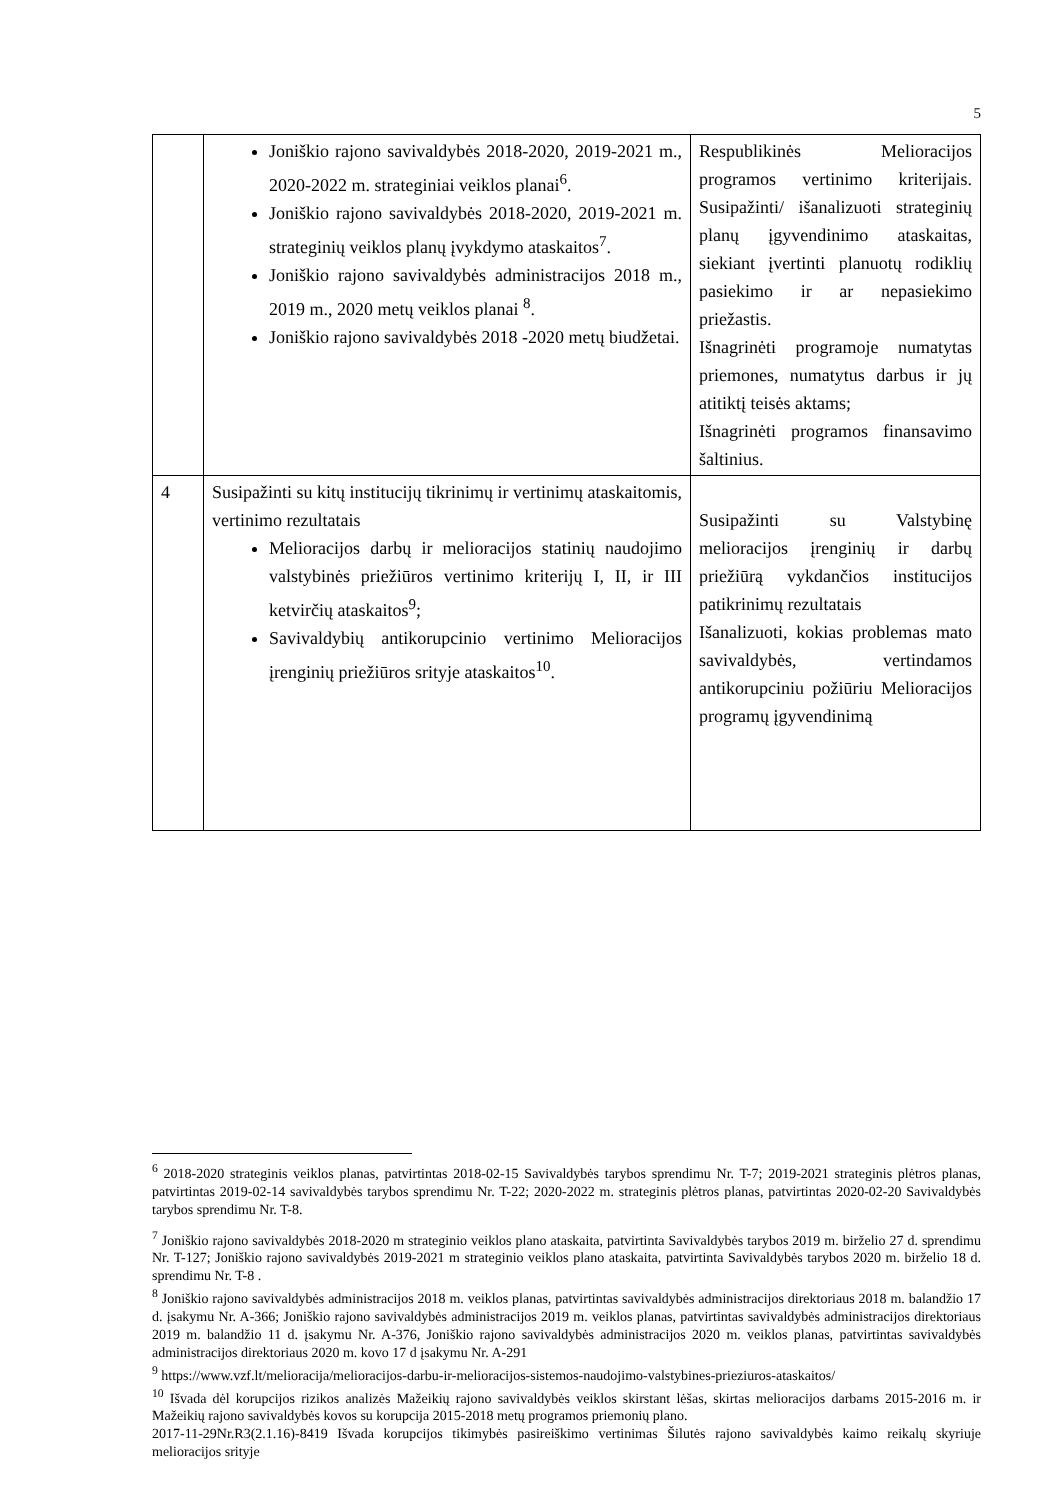5
| | Joniškio rajono savivaldybės 2018-2020, 2019-2021 m., 2020-2022 m. strateginiai veiklos planai<sup>6</sup>. Joniškio rajono savivaldybės 2018-2020, 2019-2021 m. strateginių veiklos planų įvykdymo ataskaitos<sup>7</sup>. Joniškio rajono savivaldybės administracijos 2018 m., 2019 m., 2020 metų veiklos planai <sup>8</sup>. Joniškio rajono savivaldybės 2018 -2020 metų biudžetai. | Respublikinės Melioracijos programos vertinimo kriterijais. Susipažinti/ išanalizuoti strateginių planų įgyvendinimo ataskaitas, siekiant įvertinti planuotų rodiklių pasiekimo ir ar nepasiekimo priežastis. Išnagrinėti programoje numatytas priemones, numatytus darbus ir jų atitiktį teisės aktams; Išnagrinėti programos finansavimo šaltinius. |
| 4 | Susipažinti su kitų institucijų tikrinimų ir vertinimų ataskaitomis, vertinimo rezultatais Melioracijos darbų ir melioracijos statinių naudojimo valstybinės priežiūros vertinimo kriterijų I, II, ir III ketvirčių ataskaitos<sup>9</sup>; Savivaldybių antikorupcinio vertinimo Melioracijos įrenginių priežiūros srityje ataskaitos<sup>10</sup>. | Susipažinti su Valstybinę melioracijos įrenginių ir darbų priežiūrą vykdančios institucijos patikrinimų rezultatais Išanalizuoti, kokias problemas mato savivaldybės, vertindamos antikorupciniu požiūriu Melioracijos programų įgyvendinimą |
<sup>6</sup> 2018-2020 strateginis veiklos planas, patvirtintas 2018-02-15 Savivaldybės tarybos sprendimu Nr. T-7; 2019-2021 strateginis plėtros planas, patvirtintas 2019-02-14 savivaldybės tarybos sprendimu Nr. T-22; 2020-2022 m. strateginis plėtros planas, patvirtintas 2020-02-20 Savivaldybės tarybos sprendimu Nr. T-8.
<sup>7</sup> Joniškio rajono savivaldybės 2018-2020 m strateginio veiklos plano ataskaita, patvirtinta Savivaldybės tarybos 2019 m. birželio 27 d. sprendimu Nr. T-127; Joniškio rajono savivaldybės 2019-2021 m strateginio veiklos plano ataskaita, patvirtinta Savivaldybės tarybos 2020 m. birželio 18 d. sprendimu Nr. T-8 .
<sup>8</sup> Joniškio rajono savivaldybės administracijos 2018 m. veiklos planas, patvirtintas savivaldybės administracijos direktoriaus 2018 m. balandžio 17 d. įsakymu Nr. A-366; Joniškio rajono savivaldybės administracijos 2019 m. veiklos planas, patvirtintas savivaldybės administracijos direktoriaus 2019 m. balandžio 11 d. įsakymu Nr. A-376, Joniškio rajono savivaldybės administracijos 2020 m. veiklos planas, patvirtintas savivaldybės administracijos direktoriaus 2020 m. kovo 17 d įsakymu Nr. A-291
<sup>9</sup> https://www.vzf.lt/melioracija/melioracijos-darbu-ir-melioracijos-sistemos-naudojimo-valstybines-prieziuros-ataskaitos/
<sup>10</sup> Išvada dėl korupcijos rizikos analizės Mažeikių rajono savivaldybės veiklos skirstant lėšas, skirtas melioracijos darbams 2015-2016 m. ir Mažeikių rajono savivaldybės kovos su korupcija 2015-2018 metų programos priemonių plano.
2017-11-29Nr.R3(2.1.16)-8419 Išvada korupcijos tikimybės pasireiškimo vertinimas Šilutės rajono savivaldybės kaimo reikalų skyriuje melioracijos srityje